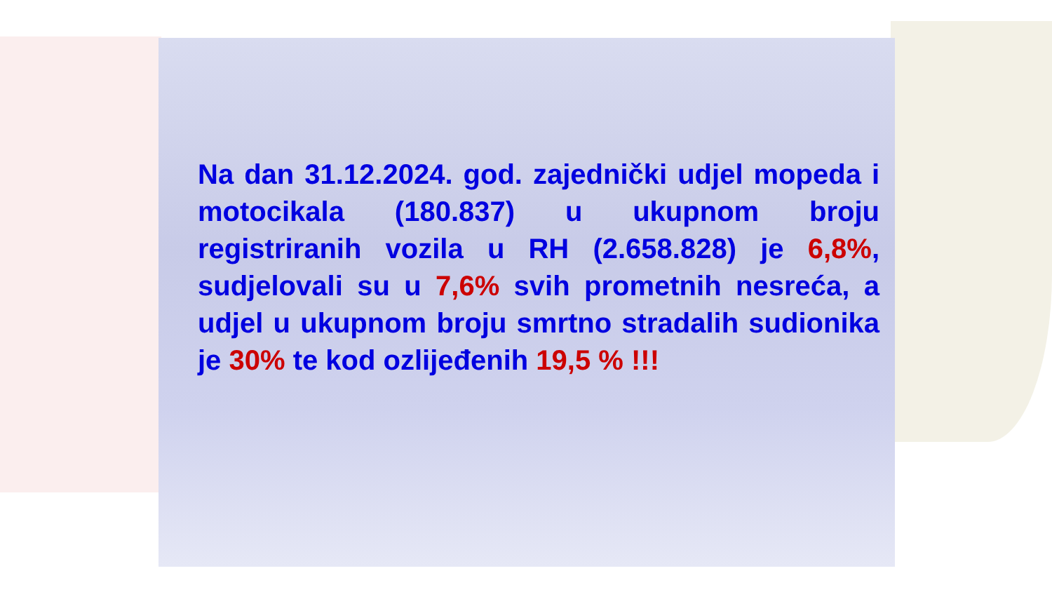Na dan 31.12.2024. god. zajednički udjel mopeda i motocikala (180.837) u ukupnom broju registriranih vozila u RH (2.658.828) je 6,8%, sudjelovali su u 7,6% svih prometnih nesreća, a udjel u ukupnom broju smrtno stradalih sudionika je 30% te kod ozlijeđenih 19,5 % !!!